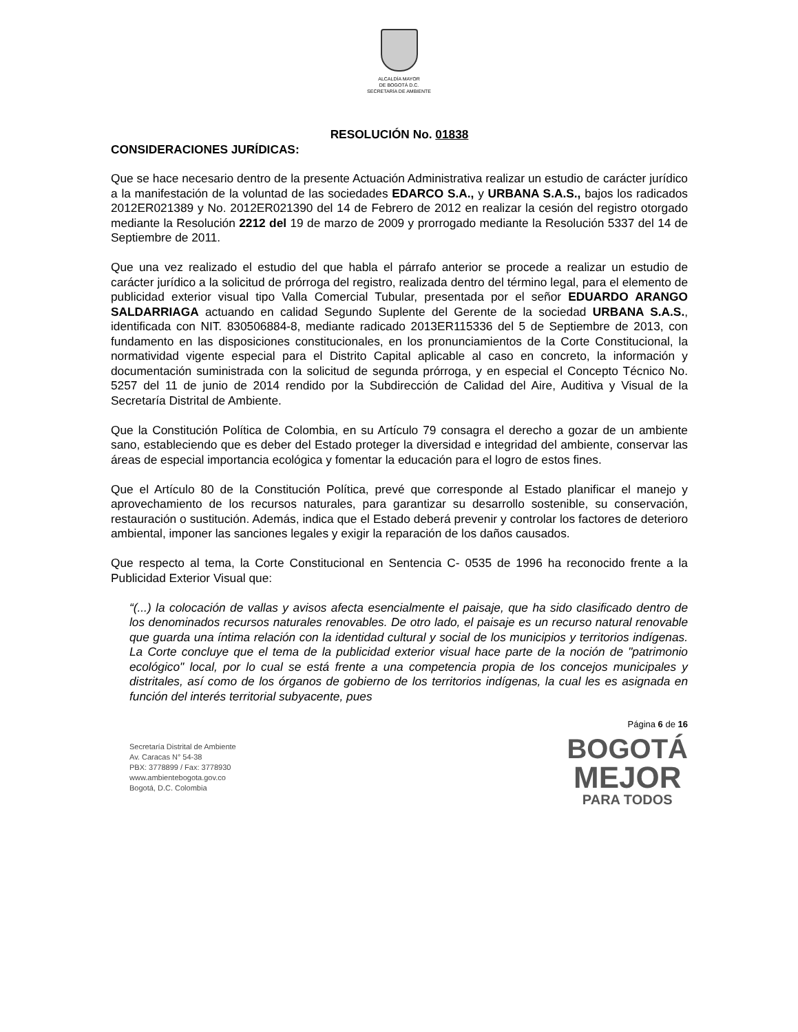ALCALDÍA MAYOR
DE BOGOTÁ D.C.
SECRETARÍA DE AMBIENTE
RESOLUCIÓN No. 01838
CONSIDERACIONES JURÍDICAS:
Que se hace necesario dentro de la presente Actuación Administrativa realizar un estudio de carácter jurídico a la manifestación de la voluntad de las sociedades EDARCO S.A., y URBANA S.A.S., bajos los radicados 2012ER021389 y No. 2012ER021390 del 14 de Febrero de 2012 en realizar la cesión del registro otorgado mediante la Resolución 2212 del 19 de marzo de 2009 y prorrogado mediante la Resolución 5337 del 14 de Septiembre de 2011.
Que una vez realizado el estudio del que habla el párrafo anterior se procede a realizar un estudio de carácter jurídico a la solicitud de prórroga del registro, realizada dentro del término legal, para el elemento de publicidad exterior visual tipo Valla Comercial Tubular, presentada por el señor EDUARDO ARANGO SALDARRIAGA actuando en calidad Segundo Suplente del Gerente de la sociedad URBANA S.A.S., identificada con NIT. 830506884-8, mediante radicado 2013ER115336 del 5 de Septiembre de 2013, con fundamento en las disposiciones constitucionales, en los pronunciamientos de la Corte Constitucional, la normatividad vigente especial para el Distrito Capital aplicable al caso en concreto, la información y documentación suministrada con la solicitud de segunda prórroga, y en especial el Concepto Técnico No. 5257 del 11 de junio de 2014 rendido por la Subdirección de Calidad del Aire, Auditiva y Visual de la Secretaría Distrital de Ambiente.
Que la Constitución Política de Colombia, en su Artículo 79 consagra el derecho a gozar de un ambiente sano, estableciendo que es deber del Estado proteger la diversidad e integridad del ambiente, conservar las áreas de especial importancia ecológica y fomentar la educación para el logro de estos fines.
Que el Artículo 80 de la Constitución Política, prevé que corresponde al Estado planificar el manejo y aprovechamiento de los recursos naturales, para garantizar su desarrollo sostenible, su conservación, restauración o sustitución. Además, indica que el Estado deberá prevenir y controlar los factores de deterioro ambiental, imponer las sanciones legales y exigir la reparación de los daños causados.
Que respecto al tema, la Corte Constitucional en Sentencia C- 0535 de 1996 ha reconocido frente a la Publicidad Exterior Visual que:
“(...) la colocación de vallas y avisos afecta esencialmente el paisaje, que ha sido clasificado dentro de los denominados recursos naturales renovables. De otro lado, el paisaje es un recurso natural renovable que guarda una íntima relación con la identidad cultural y social de los municipios y territorios indígenas. La Corte concluye que el tema de la publicidad exterior visual hace parte de la noción de "patrimonio ecológico" local, por lo cual se está frente a una competencia propia de los concejos municipales y distritales, así como de los órganos de gobierno de los territorios indígenas, la cual les es asignada en función del interés territorial subyacente, pues
Página 6 de 16
Secretaría Distrital de Ambiente
Av. Caracas N° 54-38
PBX: 3778899 / Fax: 3778930
www.ambientebogota.gov.co
Bogotá, D.C. Colombia
BOGOTÁ
MEJOR
PARA TODOS